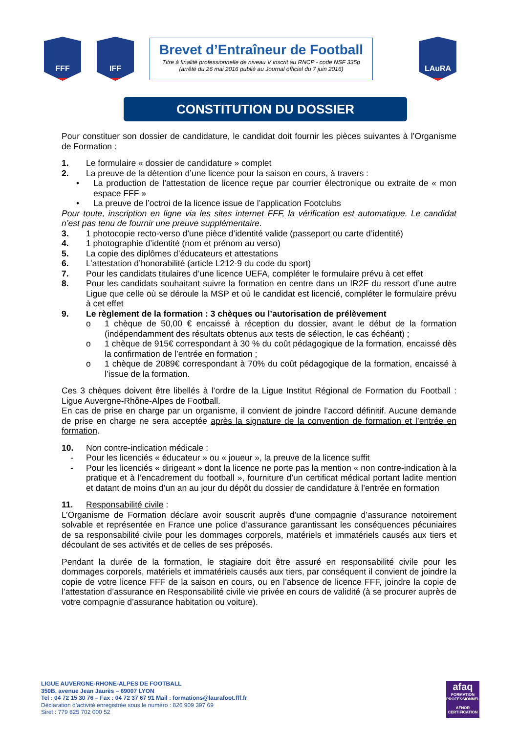FFF IFF
Brevet d’Entraîneur de Football
Titre à finalité professionnelle de niveau V inscrit au RNCP - code NSF 335p
(arrêté du 26 mai 2016 publié au Journal officiel du 7 juin 2016)
LAuRA
CONSTITUTION DU DOSSIER
Pour constituer son dossier de candidature, le candidat doit fournir les pièces suivantes à l’Organisme de Formation :
1. Le formulaire « dossier de candidature » complet
2. La preuve de la détention d’une licence pour la saison en cours, à travers :
• La production de l’attestation de licence reçue par courrier électronique ou extraite de « mon espace FFF »
• La preuve de l’octroi de la licence issue de l’application Footclubs
Pour toute, inscription en ligne via les sites internet FFF, la vérification est automatique. Le candidat n’est pas tenu de fournir une preuve supplémentaire.
3. 1 photocopie recto-verso d’une pièce d’identité valide (passeport ou carte d’identité)
4. 1 photographie d’identité (nom et prénom au verso)
5. La copie des diplômes d’éducateurs et attestations
6. L’attestation d’honorabilité (article L212-9 du code du sport)
7. Pour les candidats titulaires d’une licence UEFA, compléter le formulaire prévu à cet effet
8. Pour les candidats souhaitant suivre la formation en centre dans un IR2F du ressort d’une autre Ligue que celle où se déroule la MSP et où le candidat est licencié, compléter le formulaire prévu à cet effet
9. Le règlement de la formation : 3 chèques ou l’autorisation de prélèvement
o 1 chèque de 50,00 € encaissé à réception du dossier, avant le début de la formation (indépendamment des résultats obtenus aux tests de sélection, le cas échéant) ;
o 1 chèque de 915€ correspondant à 30 % du coût pédagogique de la formation, encaissé dès la confirmation de l’entrée en formation ;
o 1 chèque de 2089€ correspondant à 70% du coût pédagogique de la formation, encaissé à l’issue de la formation.
Ces 3 chèques doivent être libellés à l’ordre de la Ligue Institut Régional de Formation du Football : Ligue Auvergne-Rhône-Alpes de Football.
En cas de prise en charge par un organisme, il convient de joindre l’accord définitif. Aucune demande de prise en charge ne sera acceptée après la signature de la convention de formation et l’entrée en formation.
10. Non contre-indication médicale :
- Pour les licenciés « éducateur » ou « joueur », la preuve de la licence suffit
- Pour les licenciés « dirigeant » dont la licence ne porte pas la mention « non contre-indication à la pratique et à l’encadrement du football », fourniture d’un certificat médical portant ladite mention et datant de moins d’un an au jour du dépôt du dossier de candidature à l’entrée en formation
11. Responsabilité civile :
L’Organisme de Formation déclare avoir souscrit auprès d’une compagnie d’assurance notoirement solvable et représentée en France une police d’assurance garantissant les conséquences pécuniaires de sa responsabilité civile pour les dommages corporels, matériels et immatériels causés aux tiers et découlant de ses activités et de celles de ses préposés.
Pendant la durée de la formation, le stagiaire doit être assuré en responsabilité civile pour les dommages corporels, matériels et immatériels causés aux tiers, par conséquent il convient de joindre la copie de votre licence FFF de la saison en cours, ou en l’absence de licence FFF, joindre la copie de l’attestation d’assurance en Responsabilité civile vie privée en cours de validité (à se procurer auprès de votre compagnie d’assurance habitation ou voiture).
LIGUE AUVERGNE-RHONE-ALPES DE FOOTBALL
350B, avenue Jean Jaurès – 69007 LYON
Tel : 04 72 15 30 76 – Fax : 04 72 37 67 91 Mail : formations@laurafoot.fff.fr
Déclaration d’activité enregistrée sous le numéro : 826 909 397 69
Siret : 779 825 702 000 52
afaq
FORMATION PROFESSIONNELLE
AFNOR CERTIFICATION